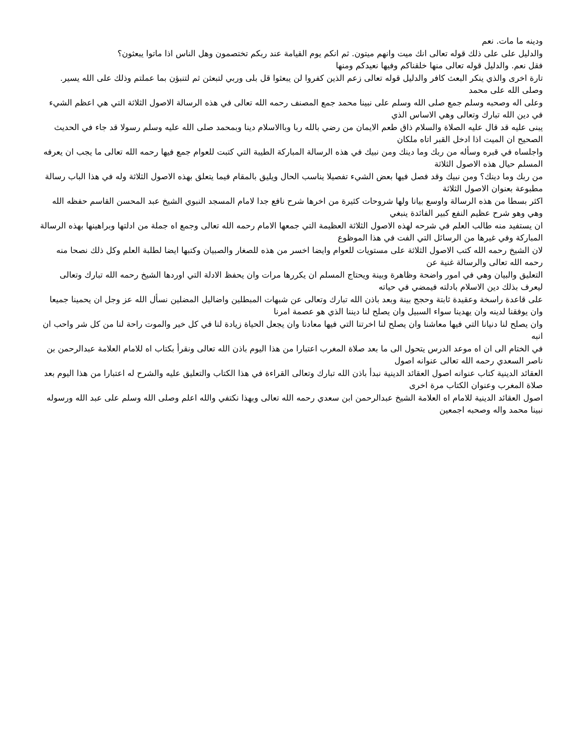ودينه ما مات. نعم
والدليل على على ذلك قوله تعالى انك ميت وانهم ميتون. ثم انكم يوم القيامة عند ربكم تختصمون وهل الناس اذا ماتوا يبعثون؟
فقل نعم. والدليل قوله تعالى منها خلقناكم وفيها نعيدكم ومنها
تارة اخرى والذي ينكر البعث كافر والدليل قوله تعالى زعم الذين كفروا لن يبعثوا قل بلى وربي لتبعثن ثم لتنبؤن بما عملتم وذلك على الله يسير. وصلى الله على محمد
وعلى اله وصحبه وسلم جمع صلى الله وسلم على نبينا محمد جمع المصنف رحمه الله تعالى في هذه الرسالة الاصول الثلاثة التي هي اعظم الشيء في دين الله تبارك وتعالى وهي الاساس الذي
يبنى عليه قد قال عليه الصلاة والسلام ذاق طعم الايمان من رضي بالله ربا وباالاسلام دينا وبمحمد صلى الله عليه وسلم رسولا قد جاء في الحديث الصحيح ان الميت اذا ادخل القبر اتاه ملكان
واجلساه في قبره وسأله من ربك وما دينك ومن نبيك في هذه الرسالة المباركة الطيبة التي كتبت للعوام جمع فيها رحمه الله تعالى ما يجب ان يعرفه المسلم حيال هذه الاصول الثلاثة
من ربك وما دينك؟ ومن نبيك وقد فصل فيها بعض الشيء تفصيلا يناسب الحال ويليق بالمقام فيما يتعلق بهذه الاصول الثلاثة وله في هذا الباب رسالة مطبوعة بعنوان الاصول الثلاثة
اكثر بسطا من هذه الرسالة واوسع بيانا ولها شروحات كثيرة من اخرها شرح نافع جدا لامام المسجد النبوي الشيخ عبد المحسن القاسم حفظه الله وهي وهو شرح عظيم النفع كبير الفائدة ينبغي
ان يستفيد منه طالب العلم في شرحه لهذه الاصول الثلاثة العظيمة التي جمعها الامام رحمه الله تعالى وجمع اه جملة من ادلتها وبراهينها بهذه الرسالة المباركة وفي غيرها من الرسائل التي الفت في هذا الموظوع
لان الشيخ رحمه الله كتب الاصول الثلاثة على مستويات للعوام وايضا اخسر من هذه للصغار والصبيان وكتبها ايضا لطلبة العلم وكل ذلك نصحا منه رحمه الله تعالى والرسالة غنية عن
التعليق والبيان وهي في امور واضحة وظاهرة وبينة ويحتاج المسلم ان يكررها مرات وان يحفظ الادلة التي اوردها الشيخ رحمه الله تبارك وتعالى ليعرف بذلك دين الاسلام بادلته فيمضي في حياته
على قاعدة راسخة وعقيدة ثابتة وحجج بينة وبعد باذن الله تبارك وتعالى عن شبهات المبطلين واضاليل المضلين نسأل الله عز وجل ان يحمينا جميعا وان يوفقنا لدينه وان يهدينا سواء السبيل وان يصلح لنا ديننا الذي هو عصمة امرنا
وان يصلح لنا دنيانا التي فيها معاشنا وان يصلح لنا اخرتنا التي فيها معادنا وان يجعل الحياة زيادة لنا في كل خير والموت راحة لنا من كل شر واحب ان انبه
في الختام الى ان اه موعد الدرس يتحول الى ما بعد صلاة المغرب اعتبارا من هذا اليوم باذن الله تعالى ونقرأ بكتاب اه للامام العلامة عبدالرحمن بن ناصر السعدي رحمه الله تعالى عنوانه اصول
العقائد الدينية كتاب عنوانه اصول العقائد الدينية نبدأ باذن الله تبارك وتعالى القراءة في هذا الكتاب والتعليق عليه والشرح له اعتبارا من هذا اليوم بعد صلاة المغرب وعنوان الكتاب مرة اخرى
اصول العقائد الدينية للامام اه العلامة الشيخ عبدالرحمن ابن سعدي رحمه الله تعالى وبهذا نكتفي والله اعلم وصلى الله وسلم على عبد الله ورسوله نبينا محمد واله وصحبه اجمعين